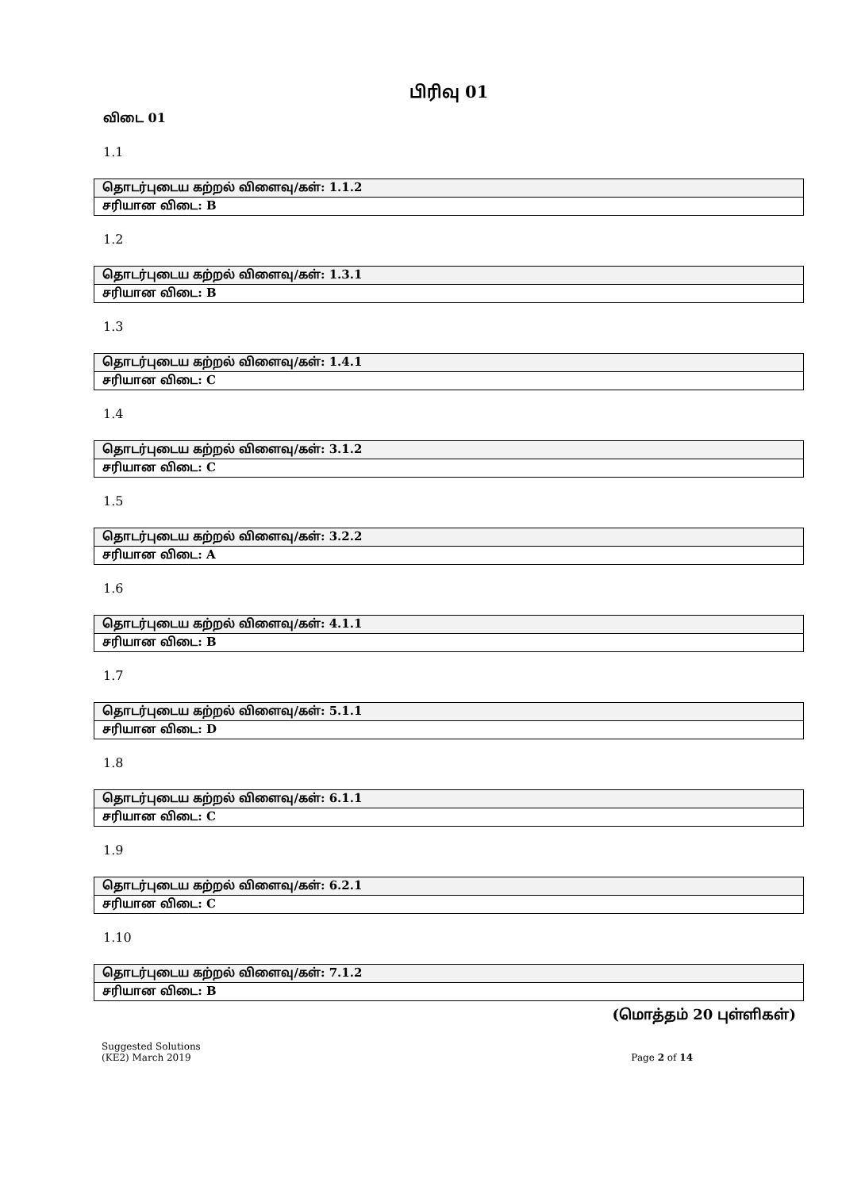பிரிவு 01
விடை 01
1.1
| தொடர்புடைய கற்றல் விளைவு/கள்: 1.1.2 |
| சரியான விடை: B |
1.2
| தொடர்புடைய கற்றல் விளைவு/கள்: 1.3.1 |
| சரியான விடை: B |
1.3
| தொடர்புடைய கற்றல் விளைவு/கள்: 1.4.1 |
| சரியான விடை: C |
1.4
| தொடர்புடைய கற்றல் விளைவு/கள்: 3.1.2 |
| சரியான விடை: C |
1.5
| தொடர்புடைய கற்றல் விளைவு/கள்: 3.2.2 |
| சரியான விடை: A |
1.6
| தொடர்புடைய கற்றல் விளைவு/கள்: 4.1.1 |
| சரியான விடை: B |
1.7
| தொடர்புடைய கற்றல் விளைவு/கள்: 5.1.1 |
| சரியான விடை: D |
1.8
| தொடர்புடைய கற்றல் விளைவு/கள்: 6.1.1 |
| சரியான விடை: C |
1.9
| தொடர்புடைய கற்றல் விளைவு/கள்: 6.2.1 |
| சரியான விடை: C |
1.10
| தொடர்புடைய கற்றல் விளைவு/கள்: 7.1.2 |
| சரியான விடை: B |
(மொத்தம் 20 புள்ளிகள்)
Suggested Solutions
(KE2) March 2019
Page 2 of 14